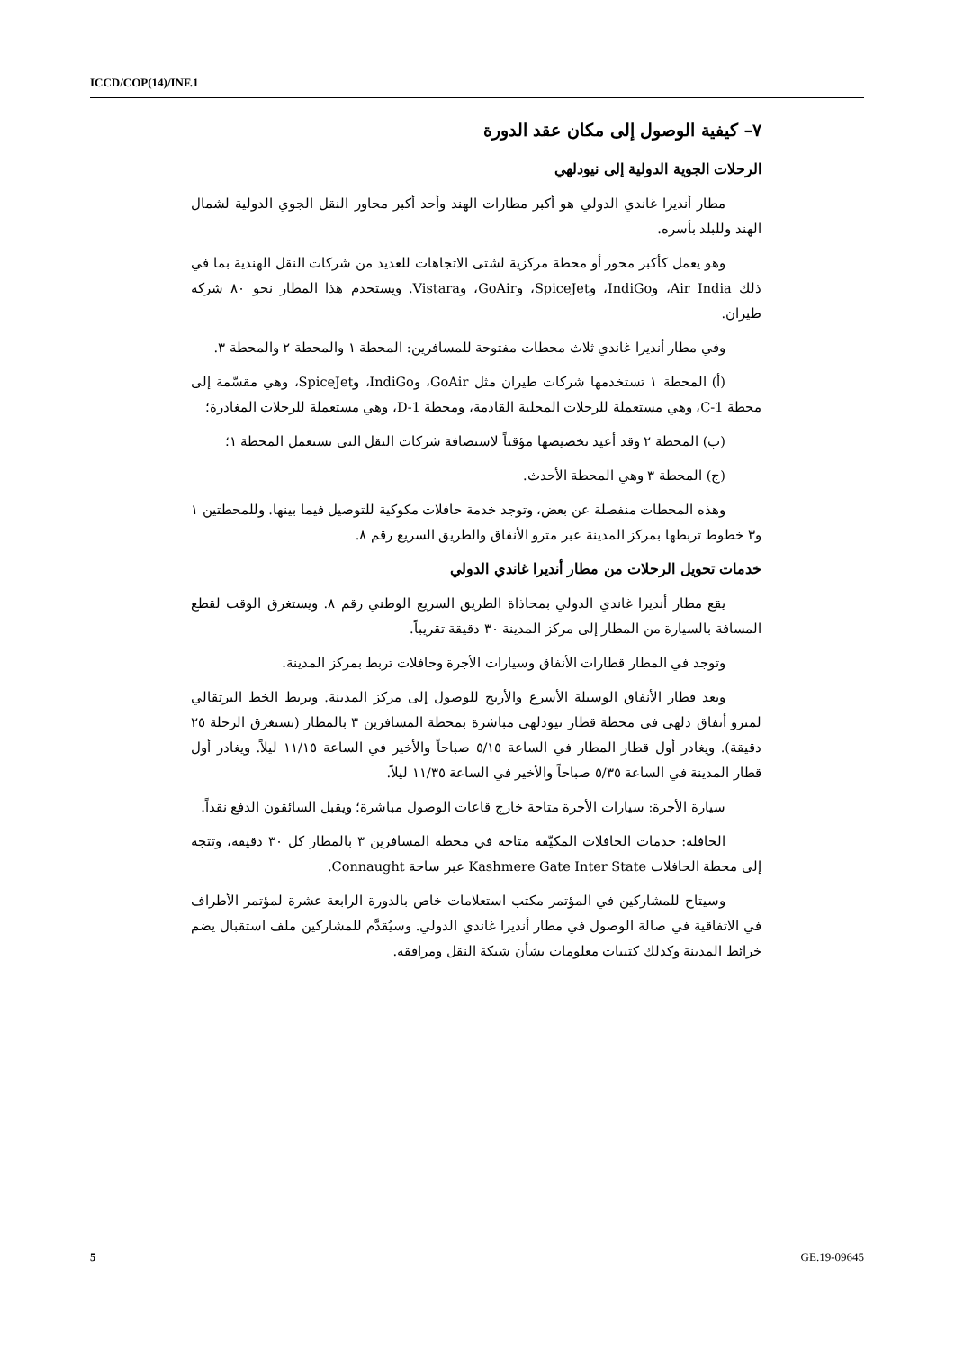ICCD/COP(14)/INF.1
٧– كيفية الوصول إلى مكان عقد الدورة
الرحلات الجوية الدولية إلى نيودلهي
مطار أنديرا غاندي الدولي هو أكبر مطارات الهند وأحد أكبر محاور النقل الجوي الدولية لشمال الهند وللبلد بأسره.
وهو يعمل كأكبر محور أو محطة مركزية لشتى الاتجاهات للعديد من شركات النقل الهندية بما في ذلك Air India، وIndiGo، وSpiceJet، وGoAir، وVistara. ويستخدم هذا المطار نحو ٨٠ شركة طيران.
وفي مطار أنديرا غاندي ثلاث محطات مفتوحة للمسافرين: المحطة ١ والمحطة ٢ والمحطة ٣.
(أ) المحطة ١ تستخدمها شركات طيران مثل GoAir، وIndiGo، وSpiceJet، وهي مقسّمة إلى محطة 1-C، وهي مستعملة للرحلات المحلية القادمة، ومحطة 1-D، وهي مستعملة للرحلات المغادرة؛
(ب) المحطة ٢ وقد أعيد تخصيصها مؤقتاً لاستضافة شركات النقل التي تستعمل المحطة ١؛
(ج) المحطة ٣ وهي المحطة الأحدث.
وهذه المحطات منفصلة عن بعض، وتوجد خدمة حافلات مكوكية للتوصيل فيما بينها. وللمحطتين ١ و٣ خطوط تربطها بمركز المدينة عبر مترو الأنفاق والطريق السريع رقم ٨.
خدمات تحويل الرحلات من مطار أنديرا غاندي الدولي
يقع مطار أنديرا غاندي الدولي بمحاذاة الطريق السريع الوطني رقم ٨. ويستغرق الوقت لقطع المسافة بالسيارة من المطار إلى مركز المدينة ٣٠ دقيقة تقريباً.
وتوجد في المطار قطارات الأنفاق وسيارات الأجرة وحافلات تربط بمركز المدينة.
ويعد قطار الأنفاق الوسيلة الأسرع والأريح للوصول إلى مركز المدينة. ويربط الخط البرتقالي لمترو أنفاق دلهي في محطة قطار نيودلهي مباشرة بمحطة المسافرين ٣ بالمطار (تستغرق الرحلة ٢٥ دقيقة). ويغادر أول قطار المطار في الساعة ٥/١٥ صباحاً والأخير في الساعة ١١/١٥ ليلاً. ويغادر أول قطار المدينة في الساعة ٥/٣٥ صباحاً والأخير في الساعة ١١/٣٥ ليلاً.
سيارة الأجرة: سيارات الأجرة متاحة خارج قاعات الوصول مباشرة؛ ويقبل السائقون الدفع نقداً.
الحافلة: خدمات الحافلات المكيّفة متاحة في محطة المسافرين ٣ بالمطار كل ٣٠ دقيقة، وتتجه إلى محطة الحافلات Kashmere Gate Inter State عبر ساحة Connaught.
وسيتاح للمشاركين في المؤتمر مكتب استعلامات خاص بالدورة الرابعة عشرة لمؤتمر الأطراف في الاتفاقية في صالة الوصول في مطار أنديرا غاندي الدولي. وسيُقدَّم للمشاركين ملف استقبال يضم خرائط المدينة وكذلك كتيبات معلومات بشأن شبكة النقل ومرافقه.
5 GE.19-09645